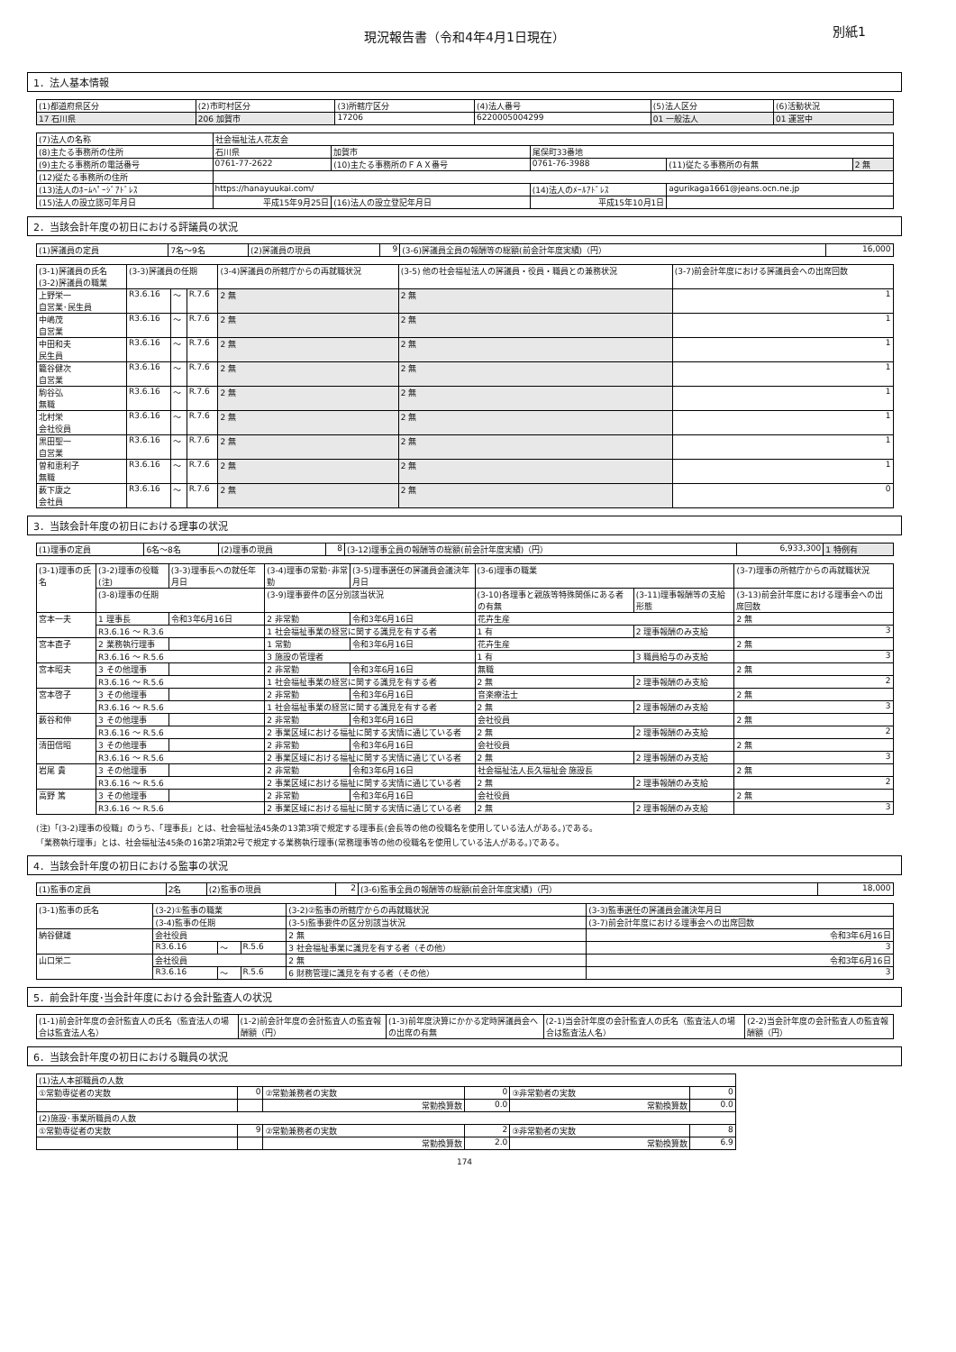現況報告書（令和4年4月1日現在） 別紙1
1．法人基本情報
| (1)都道府県区分 | (2)市町村区分 | (3)所轄庁区分 | (4)法人番号 | (5)法人区分 | (6)活動状況 |
| --- | --- | --- | --- | --- | --- |
| 17 石川県 | 206 加賀市 | 17206 | 6220005004299 | 01 一般法人 | 01 運営中 |
| (7)法人の名称 | 社会福祉法人花友会 | | | | |
| (8)主たる事務所の住所 | 石川県 | 加賀市 | 尾俣町33番地 | | |
| (9)主たる事務所の電話番号 | 0761-77-2622 | (10)主たる事務所のＦＡＸ番号 | 0761-76-3988 | (11)従たる事務所の有無 | 2 無 |
| (12)従たる事務所の住所 | | | | | |
| (13)法人のﾎｰﾑﾍﾟｰｼﾞｱﾄﾞﾚｽ | https://hanayuukai.com/ | | (14)法人のﾒｰﾙｱﾄﾞﾚｽ | agurikaga1661@jeans.ocn.ne.jp | |
| (15)法人の設立認可年月日 | 平成15年9月25日 | (16)法人の設立登記年月日 | 平成15年10月1日 | | |
2．当該会計年度の初日における評議員の状況
| (1)評議員の定員 | 7名～9名 | (2)評議員の現員 | 9 | (3-6)評議員全員の報酬等の総額(前会計年度実績)（円） | 16,000 |
| (3-1)評議員の氏名 (3-2)評議員の職業 | (3-3)評議員の任期 | | | (3-4)評議員の所轄庁からの再就職状況 | (3-5) 他の社会福祉法人の評議員・役員・職員との兼務状況 | (3-7)前会計年度における評議員会への出席回数 |
| --- | --- | --- | --- | --- | --- | --- |
| 上野栄一 自営業･民生員 | R3.6.16 | ～ | R.7.6 | 2 無 | 2 無 | 1 |
| 中嶋茂 自営業 | R3.6.16 | ～ | R.7.6 | 2 無 | 2 無 | 1 |
| 中田和夫 民生員 | R3.6.16 | ～ | R.7.6 | 2 無 | 2 無 | 1 |
| 籠谷健次 自営業 | R3.6.16 | ～ | R.7.6 | 2 無 | 2 無 | 1 |
| 駒谷弘 無職 | R3.6.16 | ～ | R.7.6 | 2 無 | 2 無 | 1 |
| 北村栄 会社役員 | R3.6.16 | ～ | R.7.6 | 2 無 | 2 無 | 1 |
| 黒田聖一 自営業 | R3.6.16 | ～ | R.7.6 | 2 無 | 2 無 | 1 |
| 曽和恵利子 無職 | R3.6.16 | ～ | R.7.6 | 2 無 | 2 無 | 1 |
| 薮下康之 会社員 | R3.6.16 | ～ | R.7.6 | 2 無 | 2 無 | 0 |
3．当該会計年度の初日における理事の状況
| (1)理事の定員 | 6名～8名 | (2)理事の現員 | 8 | (3-12)理事全員の報酬等の総額(前会計年度実績)（円） | 6,933,300 | 1 特例有 |
| (3-1)理事の氏名 | (3-2)理事の役職(注) | (3-3)理事長への就任年月日 | (3-4)理事の常勤･非常勤 | (3-5)理事選任の評議員会議決年月日 | (3-6)理事の職業 | | (3-7)理事の所轄庁からの再就職状況 |
| --- | --- | --- | --- | --- | --- | --- | --- |
| | (3-8)理事の任期 | | (3-9)理事要件の区分別該当状況 | | (3-10)各理事と親族等特殊関係にある者の有無 | (3-11)理事報酬等の支給形態 | (3-13)前会計年度における理事会への出席回数 |
| 宮本一夫 | 1 理事長 | 令和3年6月16日 | 2 非常勤 | 令和3年6月16日 | 花卉生産 | | 2 無 |
| | R3.6.16 ～ R.3.6 | | 1 社会福祉事業の経営に関する識見を有する者 | | 1 有 | 2 理事報酬のみ支給 | 3 |
| 宮本直子 | 2 業務執行理事 | | 1 常勤 | 令和3年6月16日 | 花卉生産 | | 2 無 |
| | R3.6.16 ～ R.5.6 | | 3 施設の管理者 | | 1 有 | 3 職員給与のみ支給 | 3 |
| 宮本昭夫 | 3 その他理事 | | 2 非常勤 | 令和3年6月16日 | 無職 | | 2 無 |
| | R3.6.16 ～ R.5.6 | | 1 社会福祉事業の経営に関する識見を有する者 | | 2 無 | 2 理事報酬のみ支給 | 2 |
| 宮本啓子 | 3 その他理事 | | 2 非常勤 | 令和3年6月16日 | 音楽療法士 | | 2 無 |
| | R3.6.16 ～ R.5.6 | | 1 社会福祉事業の経営に関する識見を有する者 | | 2 無 | 2 理事報酬のみ支給 | 3 |
| 薮谷和伸 | 3 その他理事 | | 2 非常勤 | 令和3年6月16日 | 会社役員 | | 2 無 |
| | R3.6.16 ～ R.5.6 | | 2 事業区域における福祉に関する実情に通じている者 | | 2 無 | 2 理事報酬のみ支給 | 2 |
| 清田信昭 | 3 その他理事 | | 2 非常勤 | 令和3年6月16日 | 会社役員 | | 2 無 |
| | R3.6.16 ～ R.5.6 | | 2 事業区域における福祉に関する実情に通じている者 | | 2 無 | 2 理事報酬のみ支給 | 3 |
| 岩尾 貴 | 3 その他理事 | | 2 非常勤 | 令和3年6月16日 | 社会福祉法人長久福祉会 施設長 | | 2 無 |
| | R3.6.16 ～ R.5.6 | | 2 事業区域における福祉に関する実情に通じている者 | | 2 無 | 2 理事報酬のみ支給 | 2 |
| 高野 篤 | 3 その他理事 | | 2 非常勤 | 令和3年6月16日 | 会社役員 | | 2 無 |
| | R3.6.16 ～ R.5.6 | | 2 事業区域における福祉に関する実情に通じている者 | | 2 無 | 2 理事報酬のみ支給 | 3 |
(注)「(3-2)理事の役職」のうち、「理事長」とは、社会福祉法45条の13第3項で規定する理事長(会長等の他の役職名を使用している法人がある。)である。
「業務執行理事」とは、社会福祉法45条の16第2項第2号で規定する業務執行理事(常務理事等の他の役職名を使用している法人がある。)である。
4．当該会計年度の初日における監事の状況
| (1)監事の定員 | 2名 | (2)監事の現員 | 2 | (3-6)監事全員の報酬等の総額(前会計年度実績)（円） | 18,000 |
| (3-1)監事の氏名 | (3-2)①監事の職業 | | | (3-2)②監事の所轄庁からの再就職状況 | (3-3)監事選任の評議員会議決年月日 |
| --- | --- | --- | --- | --- | --- |
| | (3-4)監事の任期 | | | (3-5)監事要件の区分別該当状況 | (3-7)前会計年度における理事会への出席回数 |
| 納谷健雄 | 会社役員 | | | 2 無 | 令和3年6月16日 |
| | R3.6.16 | ～ | R.5.6 | 3 社会福祉事業に識見を有する者（その他） | 3 |
| 山口栄二 | 会社役員 | | | 2 無 | 令和3年6月16日 |
| | R3.6.16 | ～ | R.5.6 | 6 財務管理に識見を有する者（その他） | 3 |
5．前会計年度･当会計年度における会計監査人の状況
| (1-1)前会計年度の会計監査人の氏名（監査法人の場合は監査法人名） | (1-2)前会計年度の会計監査人の監査報酬額（円） | (1-3)前年度決算にかかる定時評議員会への出席の有無 | (2-1)当会計年度の会計監査人の氏名（監査法人の場合は監査法人名） | (2-2)当会計年度の会計監査人の監査報酬額（円） |
| --- | --- | --- | --- | --- |
6．当該会計年度の初日における職員の状況
| (1)法人本部職員の人数 | | | | | |
| ①常勤専従者の実数 | 0 | ②常勤兼務者の実数 | 0 | ③非常勤者の実数 | 0 |
| | | 常勤換算数 | 0.0 | 常勤換算数 | 0.0 |
| (2)施設･事業所職員の人数 | | | | | |
| ①常勤専従者の実数 | 9 | ②常勤兼務者の実数 | 2 | ③非常勤者の実数 | 8 |
| | | 常勤換算数 | 2.0 | 常勤換算数 | 6.9 |
174